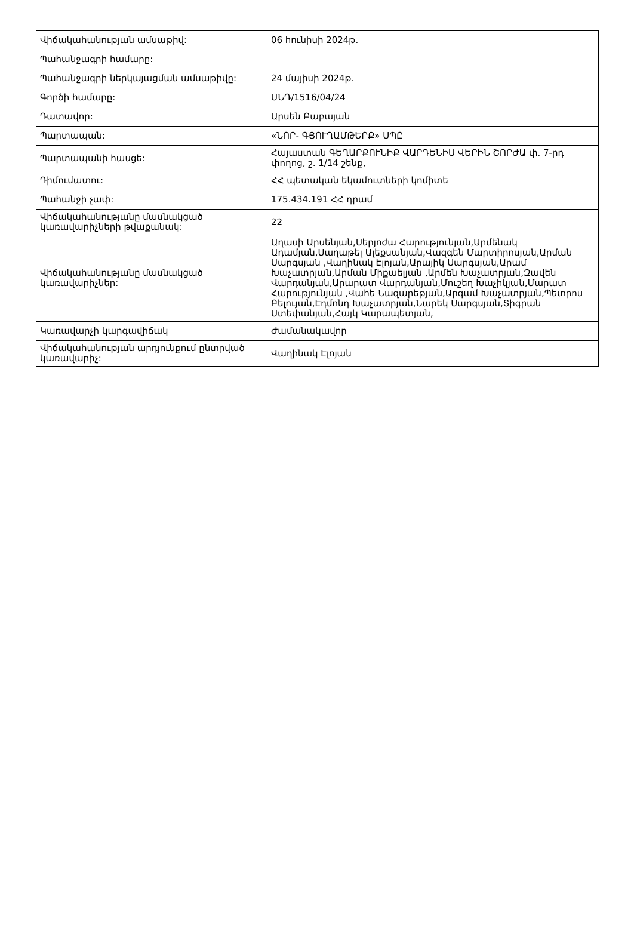| Վիճակահանության ամսաթիվ: | 06 հունիսի 2024թ. |
| Պահանջագրի համարը: | |
| Պահանջագրի ներկայացման ամսաթիվը: | 24 մայիսի 2024թ. |
| Գործի համարը: | ՍՆԴ/1516/04/24 |
| Դատավոր: | Արսեն Բաբայան |
| Պարտապան: | «ՆՈՐ- ԳՅՈՒՂԱՄԹԵՐՔ» ՍՊԸ |
| Պարտապանի հասցե: | Հայաստան ԳԵՂԱՐՔՈՒՆԻՔ ՎԱՐԴԵՆԻՍ ՎԵՐԻՆ ՇՈՐԺԱ փ. 7-րդ փողոց, շ. 1/14 շենք, |
| Դիմումատու: | ՀՀ պետական եկամուտների կոմիտե |
| Պահանջի չափ: | 175.434.191 ՀՀ դրամ |
| Վիճակահանությանը մասնակցած կառավարիչների թվաքանակ: | 22 |
| Վիճակահանությանը մասնակցած կառավարիչներ: | Աղասի Արսենյան,Սերյոժա Հարությունյան,Արմենակ Ադամյան,Սաղաթել Ալեքսանյան,Վազգեն Մարտիրոսյան,Արման Սարգսյան ,Վաղինակ Էլոյան,Արայիկ Սարգսյան,Արամ Խաչատրյան,Արման Միքաելյան ,Արմեն Խաչատրյան,Զավեն Վարդանյան,Արարատ Վարդանյան,Մուշեղ Խաչիկյան,Մարատ Հարությունյան ,Վահե Նազարեթյան,Արգամ Խաչատրյան,Պետրոս Բելույան,Էդմոնդ Խաչատրյան,Նարեկ Սարգսյան,Տիգրան Ստեփանյան,Հայկ Կարապետյան, |
| Կառավարչի կարգավիճակ | Ժամանակավոր |
| Վիճակահանության արդյունքում ընտրված կառավարիչ: | Վաղինակ Էլոյան |